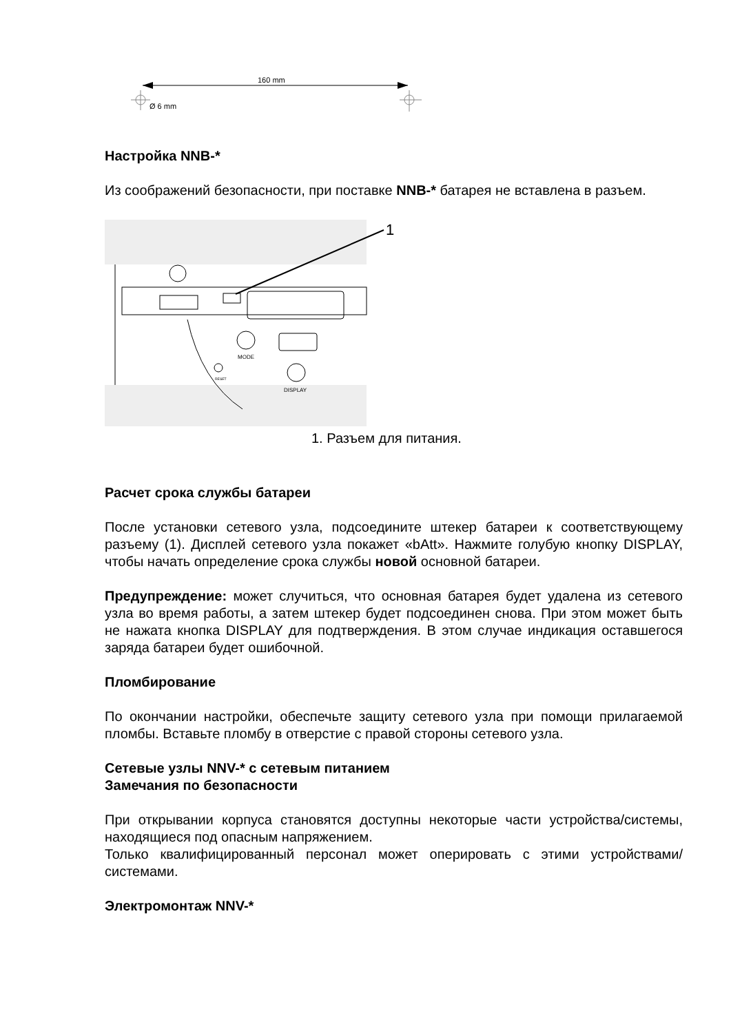160 mm
Ø 6 mm
Настройка NNB-*
Из соображений безопасности, при поставке NNB-* батарея не вставлена в разъем.
MODE
DISPLAY
RESET
1
1. Разъем для питания.
Расчет срока службы батареи
После установки сетевого узла, подсоедините штекер батареи к соответствующему разъему (1). Дисплей сетевого узла покажет «bAtt». Нажмите голубую кнопку DISPLAY, чтобы начать определение срока службы новой основной батареи.
Предупреждение: может случиться, что основная батарея будет удалена из сетевого узла во время работы, а затем штекер будет подсоединен снова. При этом может быть не нажата кнопка DISPLAY для подтверждения. В этом случае индикация оставшегося заряда батареи будет ошибочной.
Пломбирование
По окончании настройки, обеспечьте защиту сетевого узла при помощи прилагаемой пломбы. Вставьте пломбу в отверстие с правой стороны сетевого узла.
Сетевые узлы NNV-* с сетевым питанием
Замечания по безопасности
При открывании корпуса становятся доступны некоторые части устройства/системы, находящиеся под опасным напряжением.
Только квалифицированный персонал может оперировать с этими устройствами/системами.
Электромонтаж NNV-*